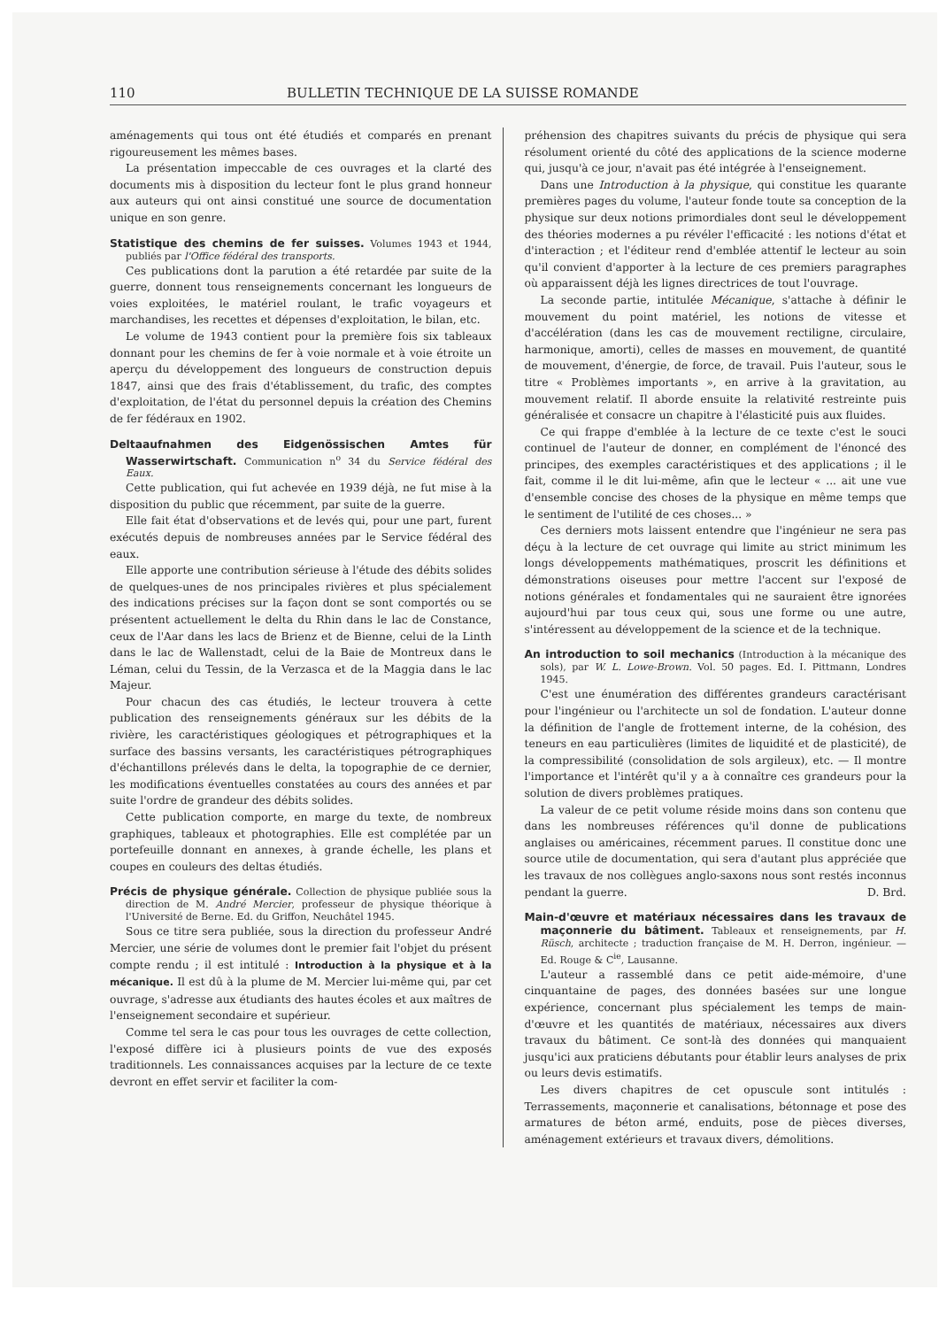110 BULLETIN TECHNIQUE DE LA SUISSE ROMANDE
aménagements qui tous ont été étudiés et comparés en prenant rigoureusement les mêmes bases.
La présentation impeccable de ces ouvrages et la clarté des documents mis à disposition du lecteur font le plus grand honneur aux auteurs qui ont ainsi constitué une source de documentation unique en son genre.
Statistique des chemins de fer suisses. Volumes 1943 et 1944, publiés par l'Office fédéral des transports.
Ces publications dont la parution a été retardée par suite de la guerre, donnent tous renseignements concernant les longueurs de voies exploitées, le matériel roulant, le trafic voyageurs et marchandises, les recettes et dépenses d'exploitation, le bilan, etc.
Le volume de 1943 contient pour la première fois six tableaux donnant pour les chemins de fer à voie normale et à voie étroite un aperçu du développement des longueurs de construction depuis 1847, ainsi que des frais d'établissement, du trafic, des comptes d'exploitation, de l'état du personnel depuis la création des Chemins de fer fédéraux en 1902.
Deltaaufnahmen des Eidgenössischen Amtes für Wasserwirtschaft. Communication n<sup>o</sup> 34 du Service fédéral des Eaux.
Cette publication, qui fut achevée en 1939 déjà, ne fut mise à la disposition du public que récemment, par suite de la guerre.
Elle fait état d'observations et de levés qui, pour une part, furent exécutés depuis de nombreuses années par le Service fédéral des eaux.
Elle apporte une contribution sérieuse à l'étude des débits solides de quelques-unes de nos principales rivières et plus spécialement des indications précises sur la façon dont se sont comportés ou se présentent actuellement le delta du Rhin dans le lac de Constance, ceux de l'Aar dans les lacs de Brienz et de Bienne, celui de la Linth dans le lac de Wallenstadt, celui de la Baie de Montreux dans le Léman, celui du Tessin, de la Verzasca et de la Maggia dans le lac Majeur.
Pour chacun des cas étudiés, le lecteur trouvera à cette publication des renseignements généraux sur les débits de la rivière, les caractéristiques géologiques et pétrographiques et la surface des bassins versants, les caractéristiques pétrographiques d'échantillons prélevés dans le delta, la topographie de ce dernier, les modifications éventuelles constatées au cours des années et par suite l'ordre de grandeur des débits solides.
Cette publication comporte, en marge du texte, de nombreux graphiques, tableaux et photographies. Elle est complétée par un portefeuille donnant en annexes, à grande échelle, les plans et coupes en couleurs des deltas étudiés.
Précis de physique générale. Collection de physique publiée sous la direction de M. André Mercier, professeur de physique théorique à l'Université de Berne. Ed. du Griffon, Neuchâtel 1945.
Sous ce titre sera publiée, sous la direction du professeur André Mercier, une série de volumes dont le premier fait l'objet du présent compte rendu ; il est intitulé : Introduction à la physique et à la mécanique. Il est dû à la plume de M. Mercier lui-même qui, par cet ouvrage, s'adresse aux étudiants des hautes écoles et aux maîtres de l'enseignement secondaire et supérieur.
Comme tel sera le cas pour tous les ouvrages de cette collection, l'exposé diffère ici à plusieurs points de vue des exposés traditionnels. Les connaissances acquises par la lecture de ce texte devront en effet servir et faciliter la com-
préhension des chapitres suivants du précis de physique qui sera résolument orienté du côté des applications de la science moderne qui, jusqu'à ce jour, n'avait pas été intégrée à l'enseignement.
Dans une Introduction à la physique, qui constitue les quarante premières pages du volume, l'auteur fonde toute sa conception de la physique sur deux notions primordiales dont seul le développement des théories modernes a pu révéler l'efficacité : les notions d'état et d'interaction ; et l'éditeur rend d'emblée attentif le lecteur au soin qu'il convient d'apporter à la lecture de ces premiers paragraphes où apparaissent déjà les lignes directrices de tout l'ouvrage.
La seconde partie, intitulée Mécanique, s'attache à définir le mouvement du point matériel, les notions de vitesse et d'accélération (dans les cas de mouvement rectiligne, circulaire, harmonique, amorti), celles de masses en mouvement, de quantité de mouvement, d'énergie, de force, de travail. Puis l'auteur, sous le titre « Problèmes importants », en arrive à la gravitation, au mouvement relatif. Il aborde ensuite la relativité restreinte puis généralisée et consacre un chapitre à l'élasticité puis aux fluides.
Ce qui frappe d'emblée à la lecture de ce texte c'est le souci continuel de l'auteur de donner, en complément de l'énoncé des principes, des exemples caractéristiques et des applications ; il le fait, comme il le dit lui-même, afin que le lecteur « ... ait une vue d'ensemble concise des choses de la physique en même temps que le sentiment de l'utilité de ces choses... »
Ces derniers mots laissent entendre que l'ingénieur ne sera pas déçu à la lecture de cet ouvrage qui limite au strict minimum les longs développements mathématiques, proscrit les définitions et démonstrations oiseuses pour mettre l'accent sur l'exposé de notions générales et fondamentales qui ne sauraient être ignorées aujourd'hui par tous ceux qui, sous une forme ou une autre, s'intéressent au développement de la science et de la technique.
An introduction to soil mechanics (Introduction à la mécanique des sols), par W. L. Lowe-Brown. Vol. 50 pages. Ed. I. Pittmann, Londres 1945.
C'est une énumération des différentes grandeurs caractérisant pour l'ingénieur ou l'architecte un sol de fondation. L'auteur donne la définition de l'angle de frottement interne, de la cohésion, des teneurs en eau particulières (limites de liquidité et de plasticité), de la compressibilité (consolidation de sols argileux), etc. — Il montre l'importance et l'intérêt qu'il y a à connaître ces grandeurs pour la solution de divers problèmes pratiques.
La valeur de ce petit volume réside moins dans son contenu que dans les nombreuses références qu'il donne de publications anglaises ou américaines, récemment parues. Il constitue donc une source utile de documentation, qui sera d'autant plus appréciée que les travaux de nos collègues anglo-saxons nous sont restés inconnus pendant la guerre. D. Brd.
Main-d'œuvre et matériaux nécessaires dans les travaux de maçonnerie du bâtiment. Tableaux et renseignements, par H. Rüsch, architecte ; traduction française de M. H. Derron, ingénieur. — Ed. Rouge & C<sup>ie</sup>, Lausanne.
L'auteur a rassemblé dans ce petit aide-mémoire, d'une cinquantaine de pages, des données basées sur une longue expérience, concernant plus spécialement les temps de main-d'œuvre et les quantités de matériaux, nécessaires aux divers travaux du bâtiment. Ce sont-là des données qui manquaient jusqu'ici aux praticiens débutants pour établir leurs analyses de prix ou leurs devis estimatifs.
Les divers chapitres de cet opuscule sont intitulés : Terrassements, maçonnerie et canalisations, bétonnage et pose des armatures de béton armé, enduits, pose de pièces diverses, aménagement extérieurs et travaux divers, démolitions.